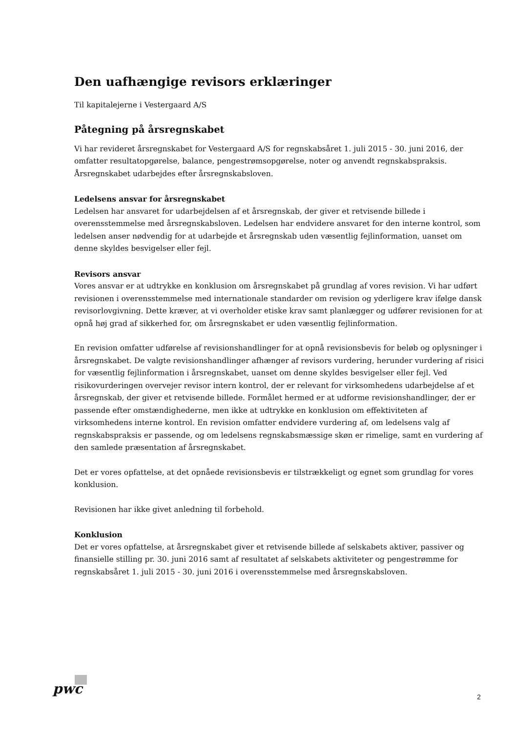Den uafhængige revisors erklæringer
Til kapitalejerne i Vestergaard A/S
Påtegning på årsregnskabet
Vi har revideret årsregnskabet for Vestergaard A/S for regnskabsåret 1. juli 2015 - 30. juni 2016, der omfatter resultatopgørelse, balance, pengestrømsopgørelse, noter og anvendt regnskabspraksis. Årsregnskabet udarbejdes efter årsregnskabsloven.
Ledelsens ansvar for årsregnskabet
Ledelsen har ansvaret for udarbejdelsen af et årsregnskab, der giver et retvisende billede i overensstemmelse med årsregnskabsloven. Ledelsen har endvidere ansvaret for den interne kontrol, som ledelsen anser nødvendig for at udarbejde et årsregnskab uden væsentlig fejlinformation, uanset om denne skyldes besvigelser eller fejl.
Revisors ansvar
Vores ansvar er at udtrykke en konklusion om årsregnskabet på grundlag af vores revision. Vi har udført revisionen i overensstemmelse med internationale standarder om revision og yderligere krav ifølge dansk revisorlovgivning. Dette kræver, at vi overholder etiske krav samt planlægger og udfører revisionen for at opnå høj grad af sikkerhed for, om årsregnskabet er uden væsentlig fejlinformation.
En revision omfatter udførelse af revisionshandlinger for at opnå revisionsbevis for beløb og oplysninger i årsregnskabet. De valgte revisionshandlinger afhænger af revisors vurdering, herunder vurdering af risici for væsentlig fejlinformation i årsregnskabet, uanset om denne skyldes besvigelser eller fejl. Ved risikovurderingen overvejer revisor intern kontrol, der er relevant for virksomhedens udarbejdelse af et årsregnskab, der giver et retvisende billede. Formålet hermed er at udforme revisionshandlinger, der er passende efter omstændighederne, men ikke at udtrykke en konklusion om effektiviteten af virksomhedens interne kontrol. En revision omfatter endvidere vurdering af, om ledelsens valg af regnskabspraksis er passende, og om ledelsens regnskabsmæssige skøn er rimelige, samt en vurdering af den samlede præsentation af årsregnskabet.
Det er vores opfattelse, at det opnåede revisionsbevis er tilstrækkeligt og egnet som grundlag for vores konklusion.
Revisionen har ikke givet anledning til forbehold.
Konklusion
Det er vores opfattelse, at årsregnskabet giver et retvisende billede af selskabets aktiver, passiver og finansielle stilling pr. 30. juni 2016 samt af resultatet af selskabets aktiviteter og pengestrømme for regnskabsåret 1. juli 2015 - 30. juni 2016 i overensstemmelse med årsregnskabsloven.
pwc 2